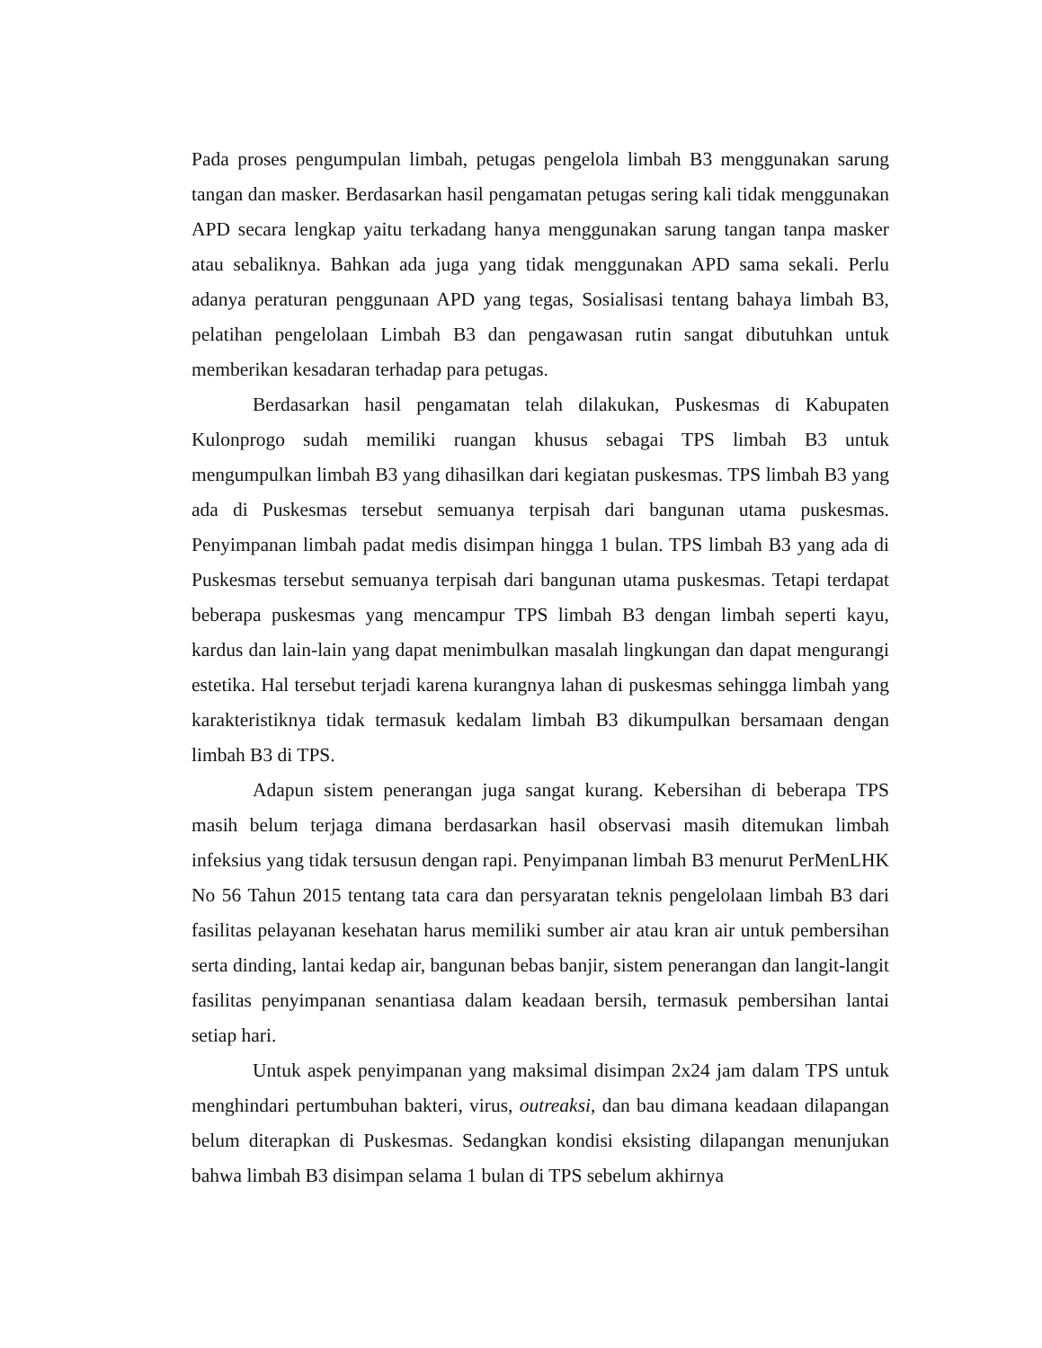Pada proses pengumpulan limbah, petugas pengelola limbah B3 menggunakan sarung tangan dan masker. Berdasarkan hasil pengamatan petugas sering kali tidak menggunakan APD secara lengkap yaitu terkadang hanya menggunakan sarung tangan tanpa masker atau sebaliknya. Bahkan ada juga yang tidak menggunakan APD sama sekali. Perlu adanya peraturan penggunaan APD yang tegas, Sosialisasi tentang bahaya limbah B3, pelatihan pengelolaan Limbah B3 dan pengawasan rutin sangat dibutuhkan untuk memberikan kesadaran terhadap para petugas.
Berdasarkan hasil pengamatan telah dilakukan, Puskesmas di Kabupaten Kulonprogo sudah memiliki ruangan khusus sebagai TPS limbah B3 untuk mengumpulkan limbah B3 yang dihasilkan dari kegiatan puskesmas. TPS limbah B3 yang ada di Puskesmas tersebut semuanya terpisah dari bangunan utama puskesmas. Penyimpanan limbah padat medis disimpan hingga 1 bulan. TPS limbah B3 yang ada di Puskesmas tersebut semuanya terpisah dari bangunan utama puskesmas. Tetapi terdapat beberapa puskesmas yang mencampur TPS limbah B3 dengan limbah seperti kayu, kardus dan lain-lain yang dapat menimbulkan masalah lingkungan dan dapat mengurangi estetika. Hal tersebut terjadi karena kurangnya lahan di puskesmas sehingga limbah yang karakteristiknya tidak termasuk kedalam limbah B3 dikumpulkan bersamaan dengan limbah B3 di TPS.
Adapun sistem penerangan juga sangat kurang. Kebersihan di beberapa TPS masih belum terjaga dimana berdasarkan hasil observasi masih ditemukan limbah infeksius yang tidak tersusun dengan rapi. Penyimpanan limbah B3 menurut PerMenLHK No 56 Tahun 2015 tentang tata cara dan persyaratan teknis pengelolaan limbah B3 dari fasilitas pelayanan kesehatan harus memiliki sumber air atau kran air untuk pembersihan serta dinding, lantai kedap air, bangunan bebas banjir, sistem penerangan dan langit-langit fasilitas penyimpanan senantiasa dalam keadaan bersih, termasuk pembersihan lantai setiap hari.
Untuk aspek penyimpanan yang maksimal disimpan 2x24 jam dalam TPS untuk menghindari pertumbuhan bakteri, virus, outreaksi, dan bau dimana keadaan dilapangan belum diterapkan di Puskesmas. Sedangkan kondisi eksisting dilapangan menunjukan bahwa limbah B3 disimpan selama 1 bulan di TPS sebelum akhirnya